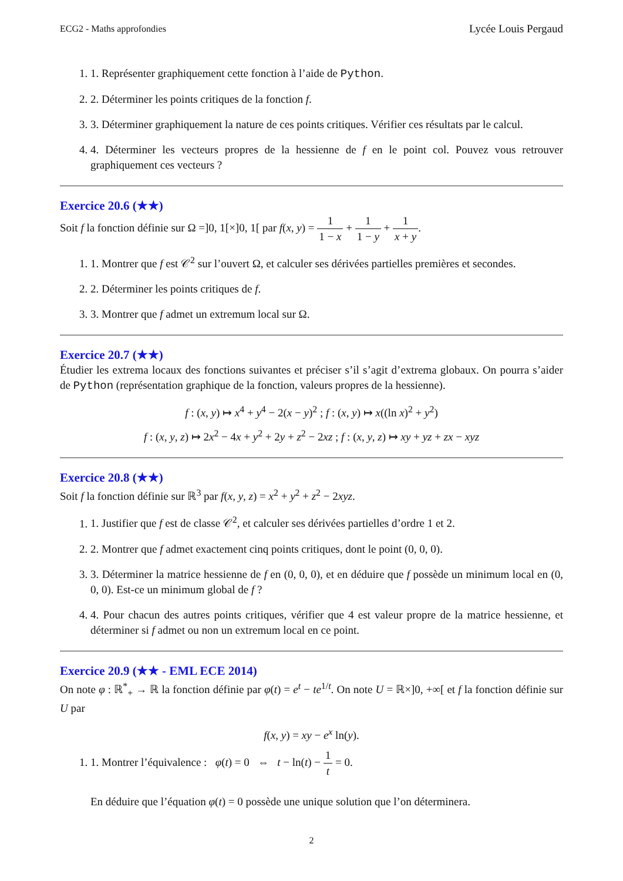ECG2 - Maths approfondies Lycée Louis Pergaud
1. 1. Représenter graphiquement cette fonction à l’aide de Python.
2. 2. Déterminer les points critiques de la fonction f.
3. 3. Déterminer graphiquement la nature de ces points critiques. Vérifier ces résultats par le calcul.
4. 4. Déterminer les vecteurs propres de la hessienne de f en le point col. Pouvez vous retrouver graphiquement ces vecteurs ?
Exercice 20.6 (★★)
Soit f la fonction définie sur Ω =]0, 1[×]0, 1[ par f(x, y) = 1 1 − x + 1 1 − y + 1 x + y.
1. 1. Montrer que f est 𝒞<sup>2</sup> sur l’ouvert Ω, et calculer ses dérivées partielles premières et secondes.
2. 2. Déterminer les points critiques de f.
3. 3. Montrer que f admet un extremum local sur Ω.
Exercice 20.7 (★★)
Étudier les extrema locaux des fonctions suivantes et préciser s’il s’agit d’extrema globaux. On pourra s’aider de Python (représentation graphique de la fonction, valeurs propres de la hessienne).
f : (x, y) ↦ x<sup>4</sup> + y<sup>4</sup> − 2(x − y)<sup>2</sup> ; f : (x, y) ↦ x((ln x)<sup>2</sup> + y<sup>2</sup>)
f : (x, y, z) ↦ 2x<sup>2</sup> − 4x + y<sup>2</sup> + 2y + z<sup>2</sup> − 2xz ; f : (x, y, z) ↦ xy + yz + zx − xyz
Exercice 20.8 (★★)
Soit f la fonction définie sur ℝ<sup>3</sup> par f(x, y, z) = x<sup>2</sup> + y<sup>2</sup> + z<sup>2</sup> − 2xyz.
1. 1. Justifier que f est de classe 𝒞<sup>2</sup>, et calculer ses dérivées partielles d’ordre 1 et 2.
2. 2. Montrer que f admet exactement cinq points critiques, dont le point (0, 0, 0).
3. 3. Déterminer la matrice hessienne de f en (0, 0, 0), et en déduire que f possède un minimum local en (0, 0, 0). Est-ce un minimum global de f ?
4. 4. Pour chacun des autres points critiques, vérifier que 4 est valeur propre de la matrice hessienne, et déterminer si f admet ou non un extremum local en ce point.
Exercice 20.9 (★★ - EML ECE 2014)
On note φ : ℝ<sup>*</sup><sub>+</sub> → ℝ la fonction définie par φ(t) = e<sup>t</sup> − te<sup>1/t</sup>. On note U = ℝ×]0, +∞[ et f la fonction définie sur U par
f(x, y) = xy − e<sup>x</sup> ln(y).
1. 1. Montrer l’équivalence : φ(t) = 0 ⇔ t − ln(t) − 1 t = 0.
En déduire que l’équation φ(t) = 0 possède une unique solution que l’on déterminera.
2